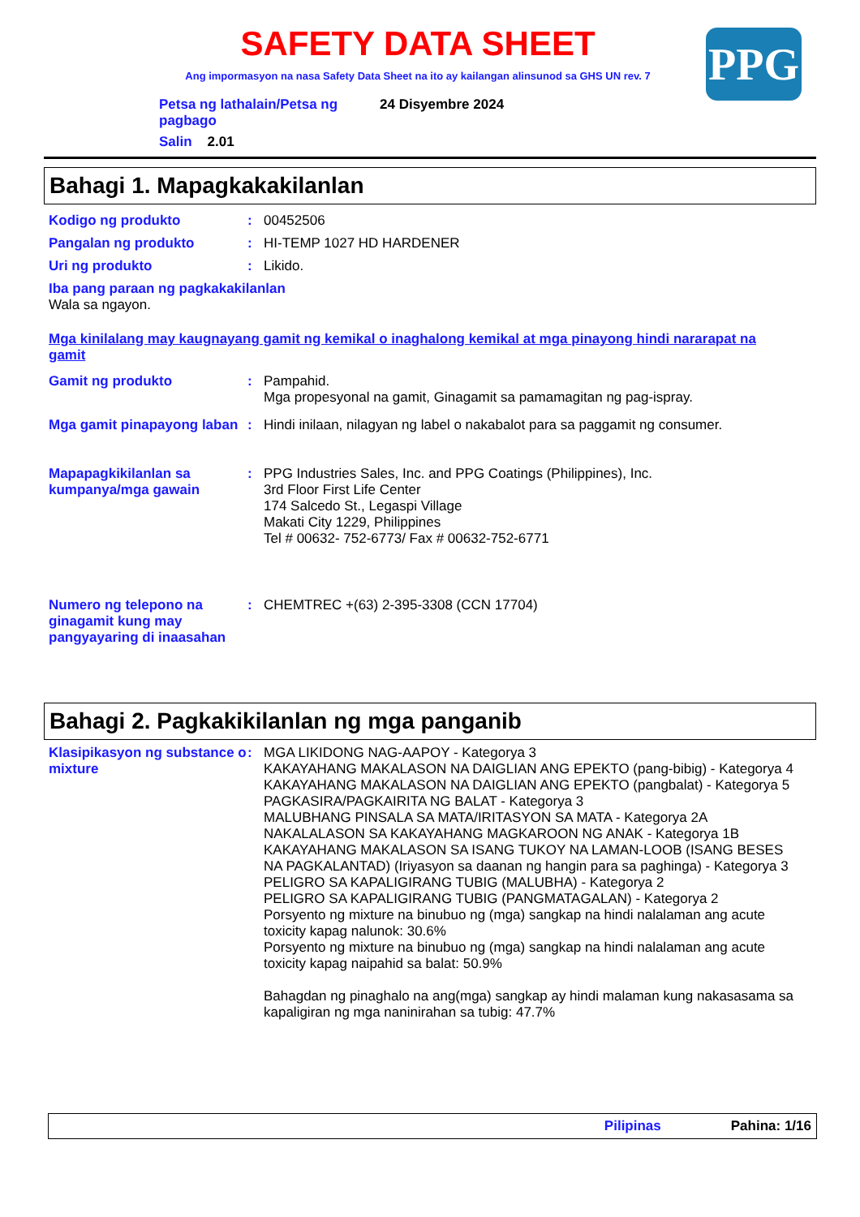PPG
SAFETY DATA SHEET
Ang impormasyon na nasa Safety Data Sheet na ito ay kailangan alinsunod sa GHS UN rev. 7
Petsa ng lathalain/Petsa ng pagbago
24 Disyembre 2024
Salin 2.01
Bahagi 1. Mapagkakakilanlan
Kodigo ng produkto :
00452506
Pangalan ng produkto :
HI-TEMP 1027 HD HARDENER
Uri ng produkto :
Likido.
Iba pang paraan ng pagkakakilanlan
Wala sa ngayon.
Mga kinilalang may kaugnayang gamit ng kemikal o inaghalong kemikal at mga pinayong hindi nararapat na gamit
Gamit ng produkto :
Pampahid.
Mga propesyonal na gamit, Ginagamit sa pamamagitan ng pag-ispray.
Mga gamit pinapayong laban
:
Hindi inilaan, nilagyan ng label o nakabalot para sa paggamit ng consumer.
Mapapagkikilanlan sa kumpanya/mga gawain
:
PPG Industries Sales, Inc. and PPG Coatings (Philippines), Inc.
3rd Floor First Life Center
174 Salcedo St., Legaspi Village
Makati City 1229, Philippines
Tel # 00632- 752-6773/ Fax # 00632-752-6771
Numero ng telepono na ginagamit kung may pangyayaring di inaasahan
:
CHEMTREC +(63) 2-395-3308 (CCN 17704)
Bahagi 2. Pagkakikilanlan ng mga panganib
Klasipikasyon ng substance o mixture
:
MGA LIKIDONG NAG-AAPOY - Kategorya 3
KAKAYAHANG MAKALASON NA DAIGLIAN ANG EPEKTO (pang-bibig) - Kategorya 4
KAKAYAHANG MAKALASON NA DAIGLIAN ANG EPEKTO (pangbalat) - Kategorya 5
PAGKASIRA/PAGKAIRITA NG BALAT - Kategorya 3
MALUBHANG PINSALA SA MATA/IRITASYON SA MATA - Kategorya 2A
NAKALALASON SA KAKAYAHANG MAGKAROON NG ANAK - Kategorya 1B
KAKAYAHANG MAKALASON SA ISANG TUKOY NA LAMAN-LOOB (ISANG BESES NA PAGKALANTAD) (Iriyasyon sa daanan ng hangin para sa paghinga) - Kategorya 3
PELIGRO SA KAPALIGIRANG TUBIG (MALUBHA) - Kategorya 2
PELIGRO SA KAPALIGIRANG TUBIG (PANGMATAGALAN) - Kategorya 2
Porsyento ng mixture na binubuo ng (mga) sangkap na hindi nalalaman ang acute toxicity kapag nalunok: 30.6%
Porsyento ng mixture na binubuo ng (mga) sangkap na hindi nalalaman ang acute toxicity kapag naipahid sa balat: 50.9%
Bahagdan ng pinaghalo na ang(mga) sangkap ay hindi malaman kung nakasasama sa kapaligiran ng mga naninirahan sa tubig: 47.7%
Pilipinas Pahina: 1/16